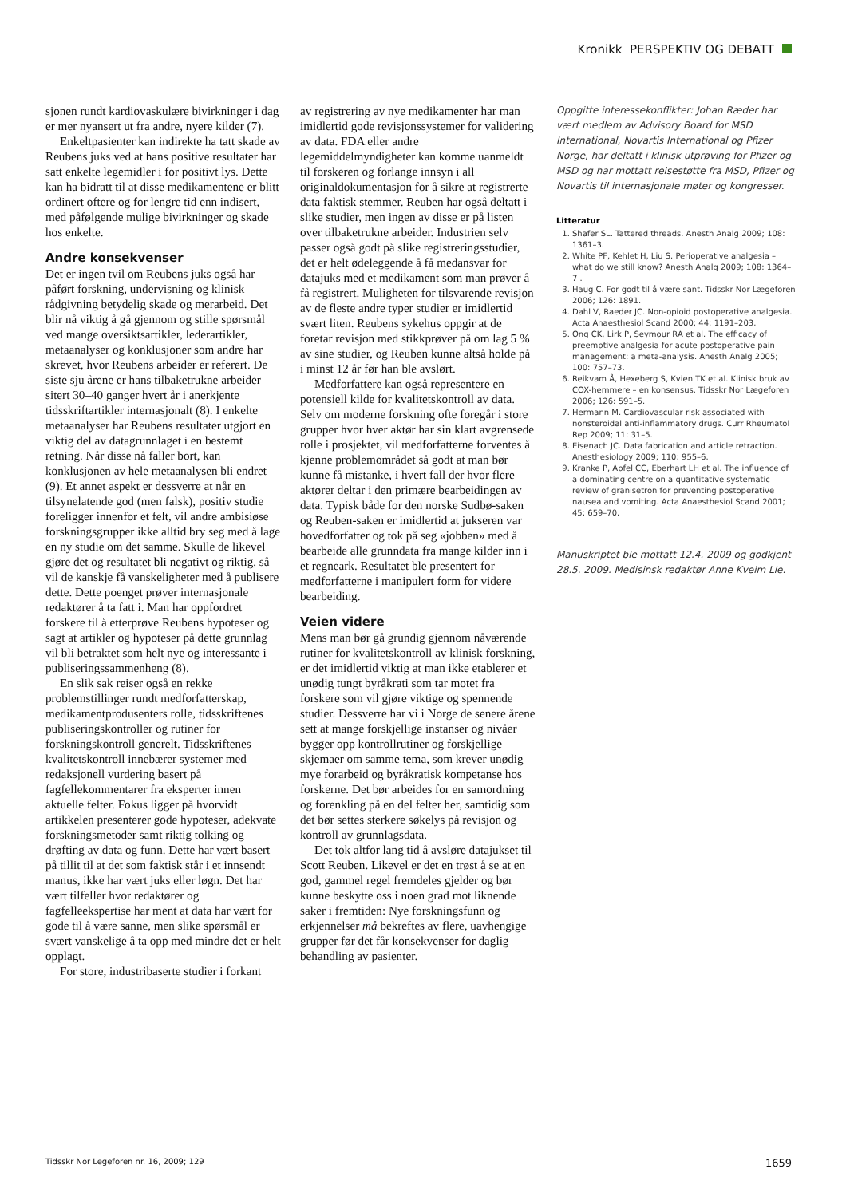Kronikk PERSPEKTIV OG DEBATT
sjonen rundt kardiovaskulære bivirkninger i dag er mer nyansert ut fra andre, nyere kilder (7).
Enkeltpasienter kan indirekte ha tatt skade av Reubens juks ved at hans positive resultater har satt enkelte legemidler i for positivt lys. Dette kan ha bidratt til at disse medikamentene er blitt ordinert oftere og for lengre tid enn indisert, med påfølgende mulige bivirkninger og skade hos enkelte.
Andre konsekvenser
Det er ingen tvil om Reubens juks også har påført forskning, undervisning og klinisk rådgivning betydelig skade og merarbeid. Det blir nå viktig å gå gjennom og stille spørsmål ved mange oversiktsartikler, lederartikler, metaanalyser og konklusjoner som andre har skrevet, hvor Reubens arbeider er referert. De siste sju årene er hans tilbaketrukne arbeider sitert 30–40 ganger hvert år i anerkjente tidsskriftartikler internasjonalt (8). I enkelte metaanalyser har Reubens resultater utgjort en viktig del av datagrunnlaget i en bestemt retning. Når disse nå faller bort, kan konklusjonen av hele metaanalysen bli endret (9). Et annet aspekt er dessverre at når en tilsynelatende god (men falsk), positiv studie foreligger innenfor et felt, vil andre ambisiøse forskningsgrupper ikke alltid bry seg med å lage en ny studie om det samme. Skulle de likevel gjøre det og resultatet bli negativt og riktig, så vil de kanskje få vanskeligheter med å publisere dette. Dette poenget prøver internasjonale redaktører å ta fatt i. Man har oppfordret forskere til å etterprøve Reubens hypoteser og sagt at artikler og hypoteser på dette grunnlag vil bli betraktet som helt nye og interessante i publiseringssammenheng (8).
En slik sak reiser også en rekke problemstillinger rundt medforfatterskap, medikamentprodusenters rolle, tidsskriftenes publiseringskontroller og rutiner for forskningskontroll generelt. Tidsskriftenes kvalitetskontroll innebærer systemer med redaksjonell vurdering basert på fagfellekommentarer fra eksperter innen aktuelle felter. Fokus ligger på hvorvidt artikkelen presenterer gode hypoteser, adekvate forskningsmetoder samt riktig tolking og drøfting av data og funn. Dette har vært basert på tillit til at det som faktisk står i et innsendt manus, ikke har vært juks eller løgn. Det har vært tilfeller hvor redaktører og fagfelleekspertise har ment at data har vært for gode til å være sanne, men slike spørsmål er svært vanskelige å ta opp med mindre det er helt opplagt.
For store, industribaserte studier i forkant
av registrering av nye medikamenter har man imidlertid gode revisjonssystemer for validering av data. FDA eller andre legemiddelmyndigheter kan komme uanmeldt til forskeren og forlange innsyn i all originaldokumentasjon for å sikre at registrerte data faktisk stemmer. Reuben har også deltatt i slike studier, men ingen av disse er på listen over tilbaketrukne arbeider. Industrien selv passer også godt på slike registreringsstudier, det er helt ødeleggende å få medansvar for datajuks med et medikament som man prøver å få registrert. Muligheten for tilsvarende revisjon av de fleste andre typer studier er imidlertid svært liten. Reubens sykehus oppgir at de foretar revisjon med stikkprøver på om lag 5 % av sine studier, og Reuben kunne altså holde på i minst 12 år før han ble avslørt.
Medforfattere kan også representere en potensiell kilde for kvalitetskontroll av data. Selv om moderne forskning ofte foregår i store grupper hvor hver aktør har sin klart avgrensede rolle i prosjektet, vil medforfatterne forventes å kjenne problemområdet så godt at man bør kunne få mistanke, i hvert fall der hvor flere aktører deltar i den primære bearbeidingen av data. Typisk både for den norske Sudbø-saken og Reuben-saken er imidlertid at jukseren var hovedforfatter og tok på seg «jobben» med å bearbeide alle grunndata fra mange kilder inn i et regneark. Resultatet ble presentert for medforfatterne i manipulert form for videre bearbeiding.
Veien videre
Mens man bør gå grundig gjennom nåværende rutiner for kvalitetskontroll av klinisk forskning, er det imidlertid viktig at man ikke etablerer et unødig tungt byråkrati som tar motet fra forskere som vil gjøre viktige og spennende studier. Dessverre har vi i Norge de senere årene sett at mange forskjellige instanser og nivåer bygger opp kontrollrutiner og forskjellige skjemaer om samme tema, som krever unødig mye forarbeid og byråkratisk kompetanse hos forskerne. Det bør arbeides for en samordning og forenkling på en del felter her, samtidig som det bør settes sterkere søkelys på revisjon og kontroll av grunnlagsdata.
Det tok altfor lang tid å avsløre datajukset til Scott Reuben. Likevel er det en trøst å se at en god, gammel regel fremdeles gjelder og bør kunne beskytte oss i noen grad mot liknende saker i fremtiden: Nye forskningsfunn og erkjennelser må bekreftes av flere, uavhengige grupper før det får konsekvenser for daglig behandling av pasienter.
Oppgitte interessekonflikter: Johan Ræder har vært medlem av Advisory Board for MSD International, Novartis International og Pfizer Norge, har deltatt i klinisk utprøving for Pfizer og MSD og har mottatt reisestøtte fra MSD, Pfizer og Novartis til internasjonale møter og kongresser.
Litteratur
1. Shafer SL. Tattered threads. Anesth Analg 2009; 108: 1361–3.
2. White PF, Kehlet H, Liu S. Perioperative analgesia – what do we still know? Anesth Analg 2009; 108: 1364–7 .
3. Haug C. For godt til å være sant. Tidsskr Nor Lægeforen 2006; 126: 1891.
4. Dahl V, Raeder JC. Non-opioid postoperative analgesia. Acta Anaesthesiol Scand 2000; 44: 1191–203.
5. Ong CK, Lirk P, Seymour RA et al. The efficacy of preemptive analgesia for acute postoperative pain management: a meta-analysis. Anesth Analg 2005; 100: 757–73.
6. Reikvam Å, Hexeberg S, Kvien TK et al. Klinisk bruk av COX-hemmere – en konsensus. Tidsskr Nor Lægeforen 2006; 126: 591–5.
7. Hermann M. Cardiovascular risk associated with nonsteroidal anti-inflammatory drugs. Curr Rheumatol Rep 2009; 11: 31–5.
8. Eisenach JC. Data fabrication and article retraction. Anesthesiology 2009; 110: 955–6.
9. Kranke P, Apfel CC, Eberhart LH et al. The influence of a dominating centre on a quantitative systematic review of granisetron for preventing postoperative nausea and vomiting. Acta Anaesthesiol Scand 2001; 45: 659–70.
Manuskriptet ble mottatt 12.4. 2009 og godkjent 28.5. 2009. Medisinsk redaktør Anne Kveim Lie.
Tidsskr Nor Legeforen nr. 16, 2009; 129 1659